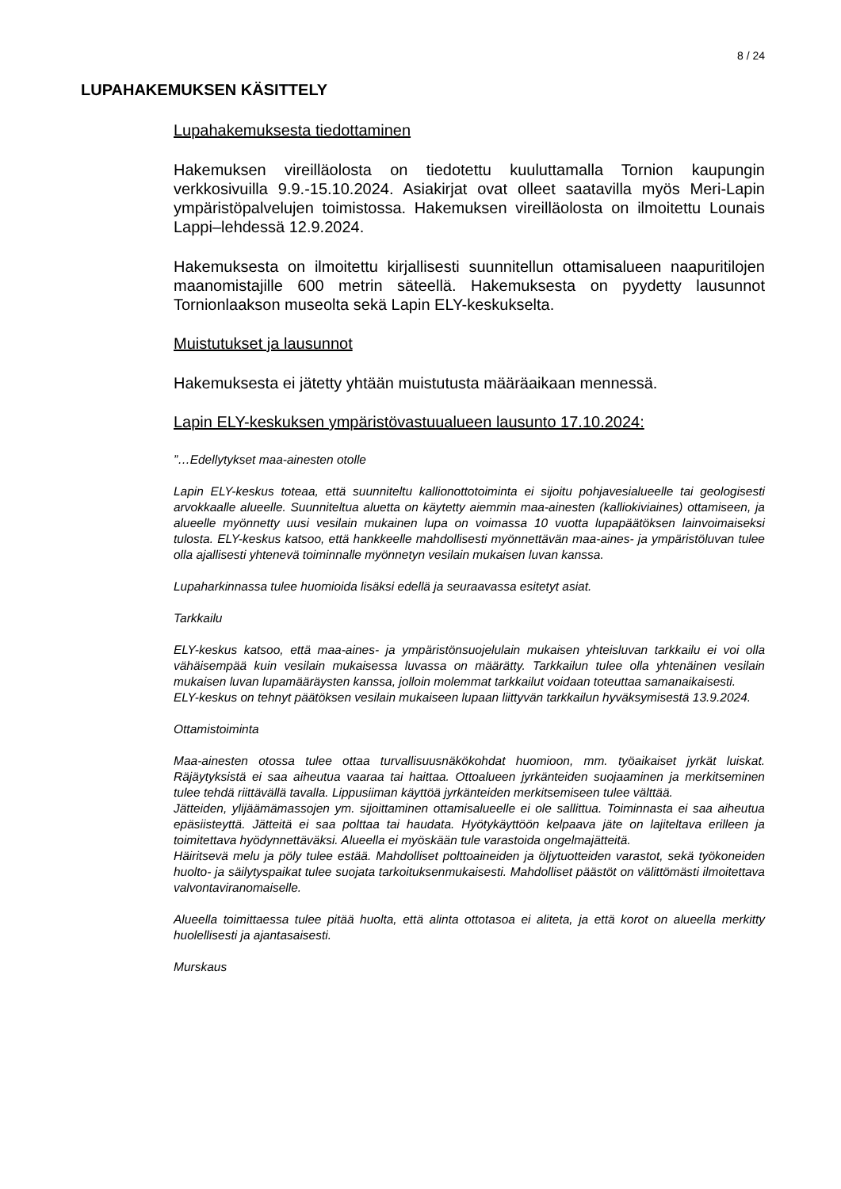8 / 24
LUPAHAKEMUKSEN KÄSITTELY
Lupahakemuksesta tiedottaminen
Hakemuksen vireilläolosta on tiedotettu kuuluttamalla Tornion kaupungin verkkosivuilla 9.9.-15.10.2024. Asiakirjat ovat olleet saatavilla myös Meri-Lapin ympäristöpalvelujen toimistossa. Hakemuksen vireilläolosta on ilmoitettu Lounais Lappi–lehdessä 12.9.2024.
Hakemuksesta on ilmoitettu kirjallisesti suunnitellun ottamisalueen naapuritilojen maanomistajille 600 metrin säteellä. Hakemuksesta on pyydetty lausunnot Tornionlaakson museolta sekä Lapin ELY-keskukselta.
Muistutukset ja lausunnot
Hakemuksesta ei jätetty yhtään muistutusta määräaikaan mennessä.
Lapin ELY-keskuksen ympäristövastuualueen lausunto 17.10.2024:
”…Edellytykset maa-ainesten otolle
Lapin ELY-keskus toteaa, että suunniteltu kallionottotoiminta ei sijoitu pohjavesialueelle tai geologisesti arvokkaalle alueelle. Suunniteltua aluetta on käytetty aiemmin maa-ainesten (kalliokiviaines) ottamiseen, ja alueelle myönnetty uusi vesilain mukainen lupa on voimassa 10 vuotta lupapäätöksen lainvoimaiseksi tulosta. ELY-keskus katsoo, että hankkeelle mahdollisesti myönnettävän maa-aines- ja ympäristöluvan tulee olla ajallisesti yhtenevä toiminnalle myönnetyn vesilain mukaisen luvan kanssa.
Lupaharkinnassa tulee huomioida lisäksi edellä ja seuraavassa esitetyt asiat.
Tarkkailu
ELY-keskus katsoo, että maa-aines- ja ympäristönsuojelulain mukaisen yhteisluvan tarkkailu ei voi olla vähäisempää kuin vesilain mukaisessa luvassa on määrätty. Tarkkailun tulee olla yhtenäinen vesilain mukaisen luvan lupamääräysten kanssa, jolloin molemmat tarkkailut voidaan toteuttaa samanaikaisesti.
ELY-keskus on tehnyt päätöksen vesilain mukaiseen lupaan liittyvän tarkkailun hyväksymisestä 13.9.2024.
Ottamistoiminta
Maa-ainesten otossa tulee ottaa turvallisuusnäkökohdat huomioon, mm. työaikaiset jyrkät luiskat. Räjäytyksistä ei saa aiheutua vaaraa tai haittaa. Ottoalueen jyrkänteiden suojaaminen ja merkitseminen tulee tehdä riittävällä tavalla. Lippusiiman käyttöä jyrkänteiden merkitsemiseen tulee välttää.
Jätteiden, ylijäämämassojen ym. sijoittaminen ottamisalueelle ei ole sallittua. Toiminnasta ei saa aiheutua epäsiisteyttä. Jätteitä ei saa polttaa tai haudata. Hyötykäyttöön kelpaava jäte on lajiteltava erilleen ja toimitettava hyödynnettäväksi. Alueella ei myöskään tule varastoida ongelmajätteitä.
Häiritsevä melu ja pöly tulee estää. Mahdolliset polttoaineiden ja öljytuotteiden varastot, sekä työkoneiden huolto- ja säilytyspaikat tulee suojata tarkoituksenmukaisesti. Mahdolliset päästöt on välittömästi ilmoitettava valvontaviranomaiselle.
Alueella toimittaessa tulee pitää huolta, että alinta ottotasoa ei aliteta, ja että korot on alueella merkitty huolellisesti ja ajantasaisesti.
Murskaus